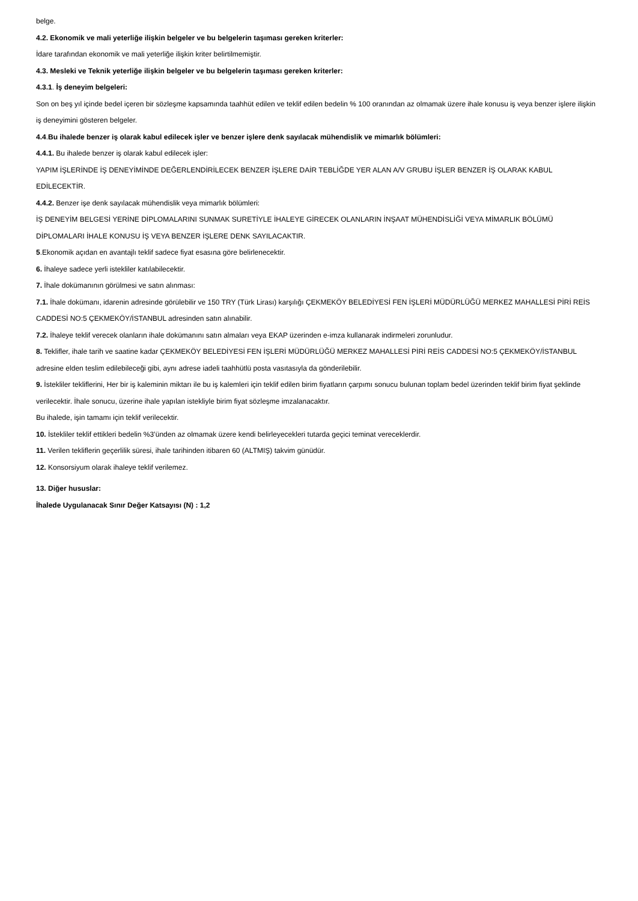belge.
4.2. Ekonomik ve mali yeterliğe ilişkin belgeler ve bu belgelerin taşıması gereken kriterler:
İdare tarafından ekonomik ve mali yeterliğe ilişkin kriter belirtilmemiştir.
4.3. Mesleki ve Teknik yeterliğe ilişkin belgeler ve bu belgelerin taşıması gereken kriterler:
4.3.1. İş deneyim belgeleri:
Son on beş yıl içinde bedel içeren bir sözleşme kapsamında taahhüt edilen ve teklif edilen bedelin % 100 oranından az olmamak üzere ihale konusu iş veya benzer işlere ilişkin iş deneyimini gösteren belgeler.
4.4.Bu ihalede benzer iş olarak kabul edilecek işler ve benzer işlere denk sayılacak mühendislik ve mimarlık bölümleri:
4.4.1. Bu ihalede benzer iş olarak kabul edilecek işler:
YAPIM İŞLERİNDE İŞ DENEYİMİNDE DEĞERLENDİRİLECEK BENZER İŞLERE DAİR TEBLİĞDE YER ALAN A/V GRUBU İŞLER BENZER İŞ OLARAK KABUL EDİLECEKTİR.
4.4.2. Benzer işe denk sayılacak mühendislik veya mimarlık bölümleri:
İŞ DENEYİM BELGESİ YERİNE DİPLOMALARINI SUNMAK SURETİYLE İHALEYE GİRECEK OLANLARIN İNŞAAT MÜHENDİSLİĞİ VEYA MİMARLIK BÖLÜMÜ DİPLOMALARI İHALE KONUSU İŞ VEYA BENZER İŞLERE DENK SAYILACAKTIR.
5.Ekonomik açıdan en avantajlı teklif sadece fiyat esasına göre belirlenecektir.
6. İhaleye sadece yerli istekliler katılabilecektir.
7. İhale dokümanının görülmesi ve satın alınması:
7.1. İhale dokümanı, idarenin adresinde görülebilir ve 150 TRY (Türk Lirası) karşılığı ÇEKMEKÖY BELEDİYESİ FEN İŞLERİ MÜDÜRLÜĞÜ MERKEZ MAHALLESİ PİRİ REİS CADDESİ NO:5 ÇEKMEKÖY/İSTANBUL adresinden satın alınabilir.
7.2. İhaleye teklif verecek olanların ihale dokümanını satın almaları veya EKAP üzerinden e-imza kullanarak indirmeleri zorunludur.
8. Teklifler, ihale tarih ve saatine kadar ÇEKMEKÖY BELEDİYESİ FEN İŞLERİ MÜDÜRLÜĞÜ MERKEZ MAHALLESİ PİRİ REİS CADDESİ NO:5 ÇEKMEKÖY/İSTANBUL adresine elden teslim edilebileceği gibi, aynı adrese iadeli taahhütlü posta vasıtasıyla da gönderilebilir.
9. İstekliler tekliflerini, Her bir iş kaleminin miktarı ile bu iş kalemleri için teklif edilen birim fiyatların çarpımı sonucu bulunan toplam bedel üzerinden teklif birim fiyat şeklinde verilecektir. İhale sonucu, üzerine ihale yapılan istekliyle birim fiyat sözleşme imzalanacaktır.
Bu ihalede, işin tamamı için teklif verilecektir.
10. İstekliler teklif ettikleri bedelin %3’ünden az olmamak üzere kendi belirleyecekleri tutarda geçici teminat vereceklerdir.
11. Verilen tekliflerin geçerlilik süresi, ihale tarihinden itibaren 60 (ALTMIŞ) takvim günüdür.
12. Konsorsiyum olarak ihaleye teklif verilemez.
13. Diğer hususlar:
İhalede Uygulanacak Sınır Değer Katsayısı (N) : 1,2